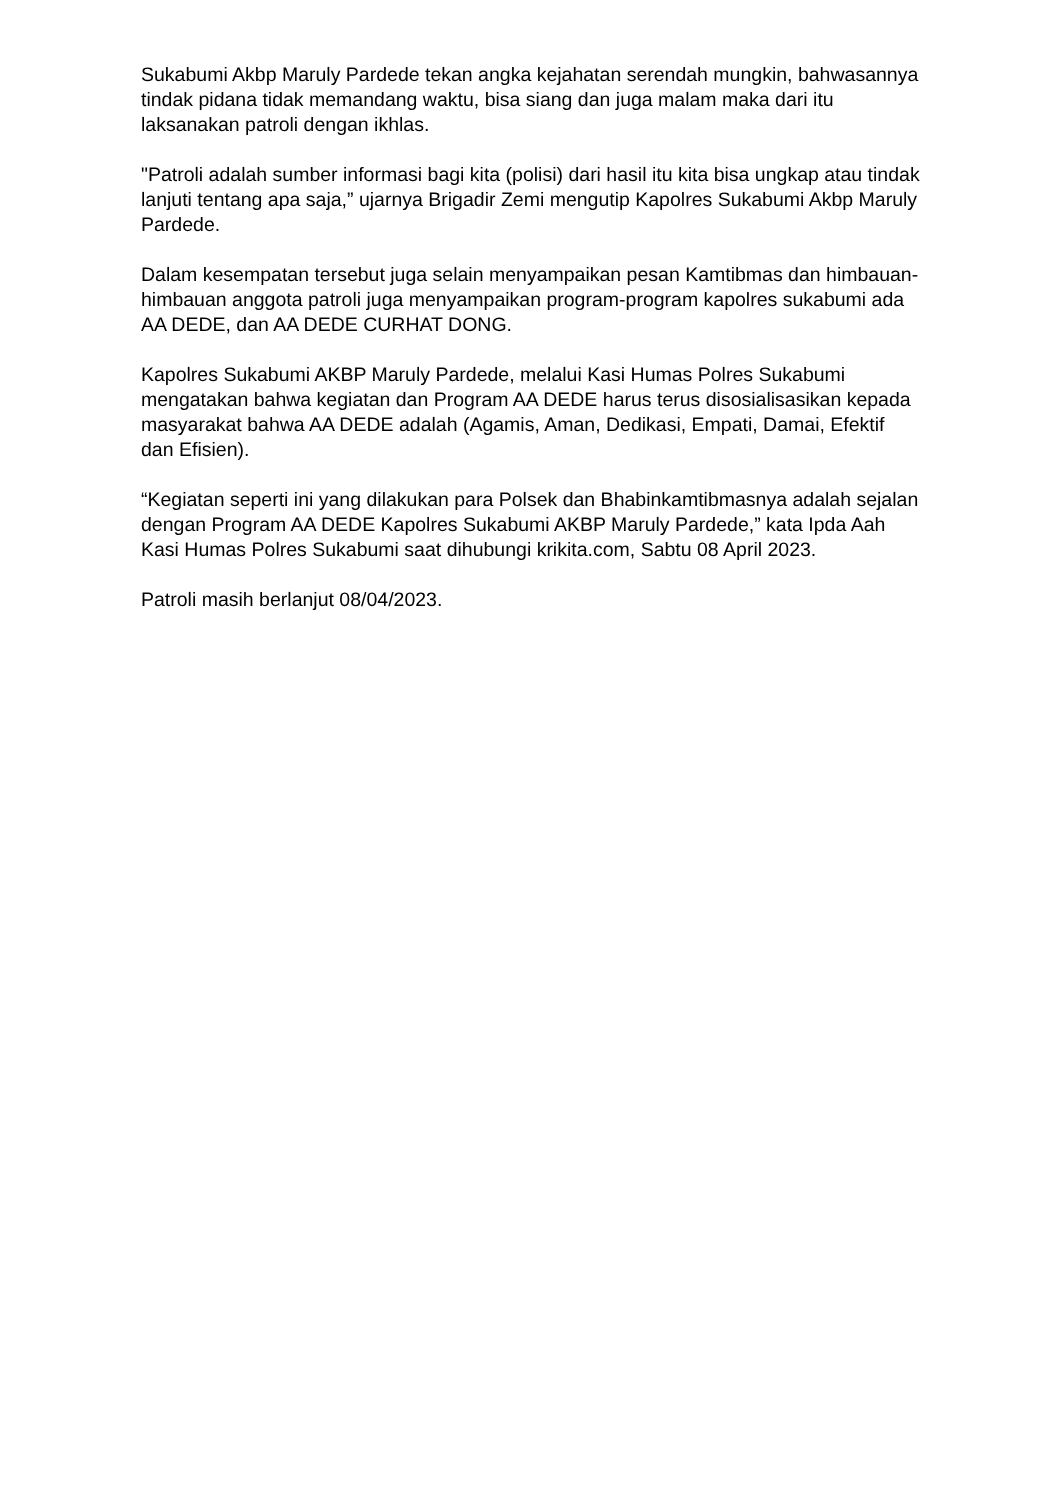Sukabumi Akbp Maruly Pardede tekan angka kejahatan serendah mungkin, bahwasannya tindak pidana tidak memandang waktu, bisa siang dan juga malam maka dari itu laksanakan patroli dengan ikhlas.
"Patroli adalah sumber informasi bagi kita (polisi) dari hasil itu kita bisa ungkap atau tindak lanjuti tentang apa saja,” ujarnya Brigadir Zemi mengutip Kapolres Sukabumi Akbp Maruly Pardede.
Dalam kesempatan tersebut juga selain menyampaikan pesan Kamtibmas dan himbauan-himbauan anggota patroli juga menyampaikan program-program kapolres sukabumi ada AA DEDE, dan AA DEDE CURHAT DONG.
Kapolres Sukabumi AKBP Maruly Pardede, melalui Kasi Humas Polres Sukabumi mengatakan bahwa kegiatan dan Program AA DEDE harus terus disosialisasikan kepada masyarakat bahwa AA DEDE adalah (Agamis, Aman, Dedikasi, Empati, Damai, Efektif dan Efisien).
“Kegiatan seperti ini yang dilakukan para Polsek dan Bhabinkamtibmasnya adalah sejalan dengan Program AA DEDE Kapolres Sukabumi AKBP Maruly Pardede,” kata Ipda Aah Kasi Humas Polres Sukabumi saat dihubungi krikita.com, Sabtu 08 April 2023.
Patroli masih berlanjut 08/04/2023.